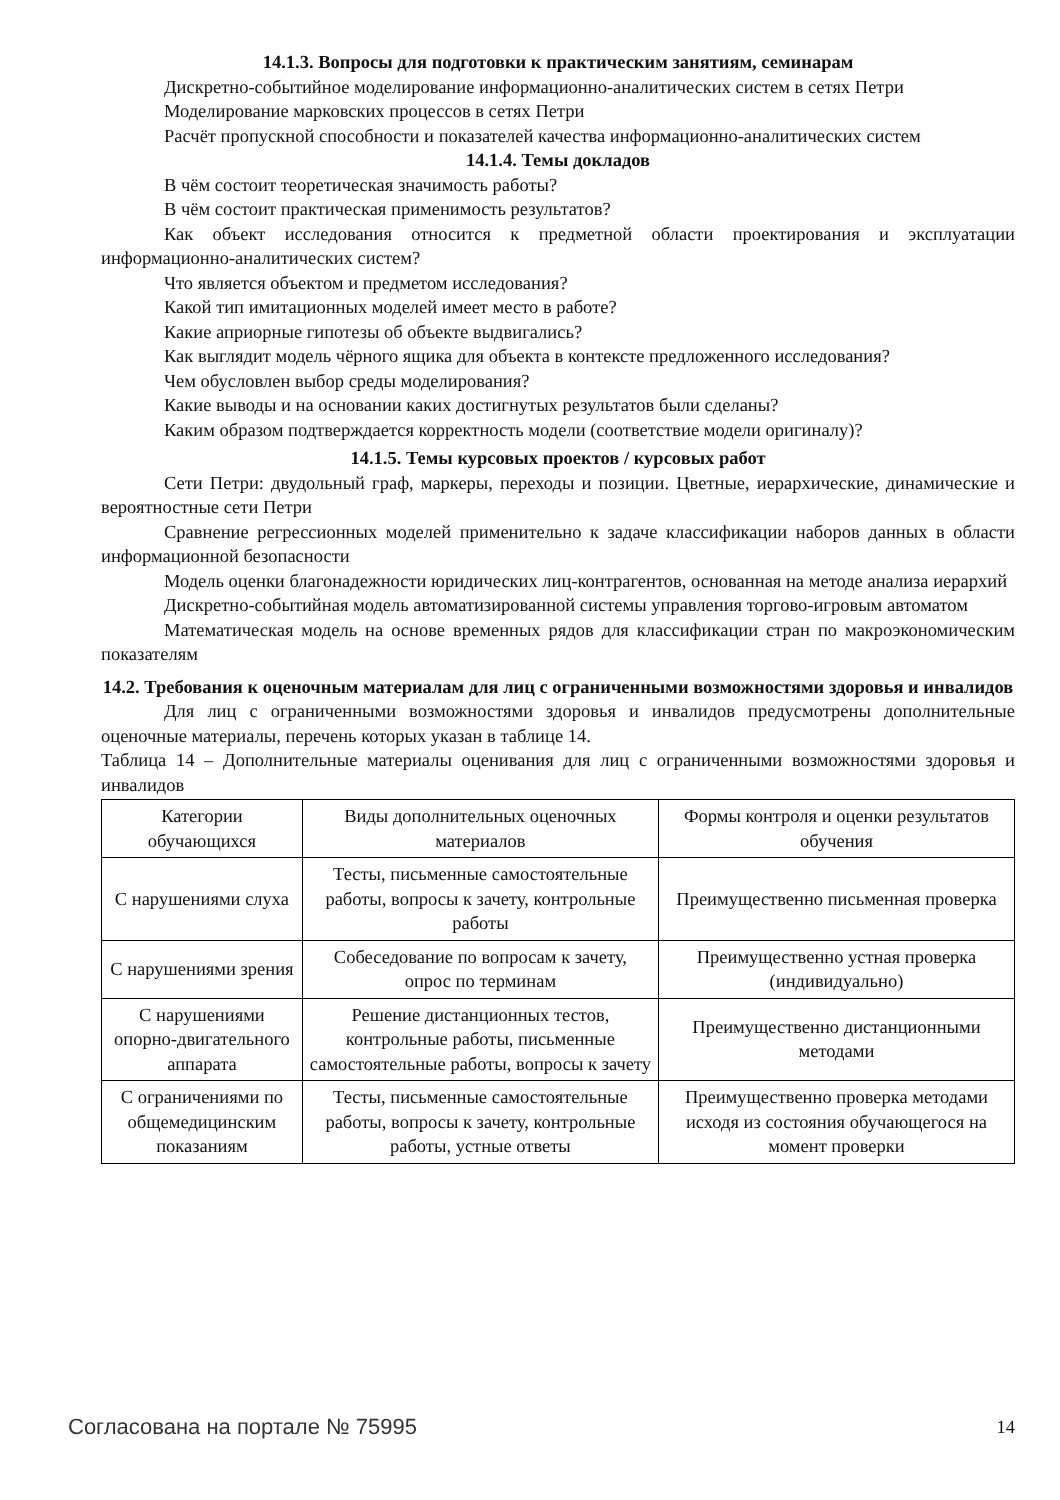14.1.3. Вопросы для подготовки к практическим занятиям, семинарам
Дискретно-событийное моделирование информационно-аналитических систем в сетях Петри
Моделирование марковских процессов в сетях Петри
Расчёт пропускной способности и показателей качества информационно-аналитических систем
14.1.4. Темы докладов
В чём состоит теоретическая значимость работы?
В чём состоит практическая применимость результатов?
Как объект исследования относится к предметной области проектирования и эксплуатации информационно-аналитических систем?
Что является объектом и предметом исследования?
Какой тип имитационных моделей имеет место в работе?
Какие априорные гипотезы об объекте выдвигались?
Как выглядит модель чёрного ящика для объекта в контексте предложенного исследования?
Чем обусловлен выбор среды моделирования?
Какие выводы и на основании каких достигнутых результатов были сделаны?
Каким образом подтверждается корректность модели (соответствие модели оригиналу)?
14.1.5. Темы курсовых проектов / курсовых работ
Сети Петри: двудольный граф, маркеры, переходы и позиции. Цветные, иерархические, динамические и вероятностные сети Петри
Сравнение регрессионных моделей применительно к задаче классификации наборов данных в области информационной безопасности
Модель оценки благонадежности юридических лиц-контрагентов, основанная на методе анализа иерархий
Дискретно-событийная модель автоматизированной системы управления торгово-игровым автоматом
Математическая модель на основе временных рядов для классификации стран по макроэкономическим показателям
14.2. Требования к оценочным материалам для лиц с ограниченными возможностями здоровья и инвалидов
Для лиц с ограниченными возможностями здоровья и инвалидов предусмотрены дополнительные оценочные материалы, перечень которых указан в таблице 14.
Таблица 14 – Дополнительные материалы оценивания для лиц с ограниченными возможностями здоровья и инвалидов
| Категории обучающихся | Виды дополнительных оценочных материалов | Формы контроля и оценки результатов обучения |
| С нарушениями слуха | Тесты, письменные самостоятельные работы, вопросы к зачету, контрольные работы | Преимущественно письменная проверка |
| С нарушениями зрения | Собеседование по вопросам к зачету, опрос по терминам | Преимущественно устная проверка (индивидуально) |
| С нарушениями опорно-двигательного аппарата | Решение дистанционных тестов, контрольные работы, письменные самостоятельные работы, вопросы к зачету | Преимущественно дистанционными методами |
| С ограничениями по общемедицинским показаниям | Тесты, письменные самостоятельные работы, вопросы к зачету, контрольные работы, устные ответы | Преимущественно проверка методами исходя из состояния обучающегося на момент проверки |
Согласована на портале № 75995 14